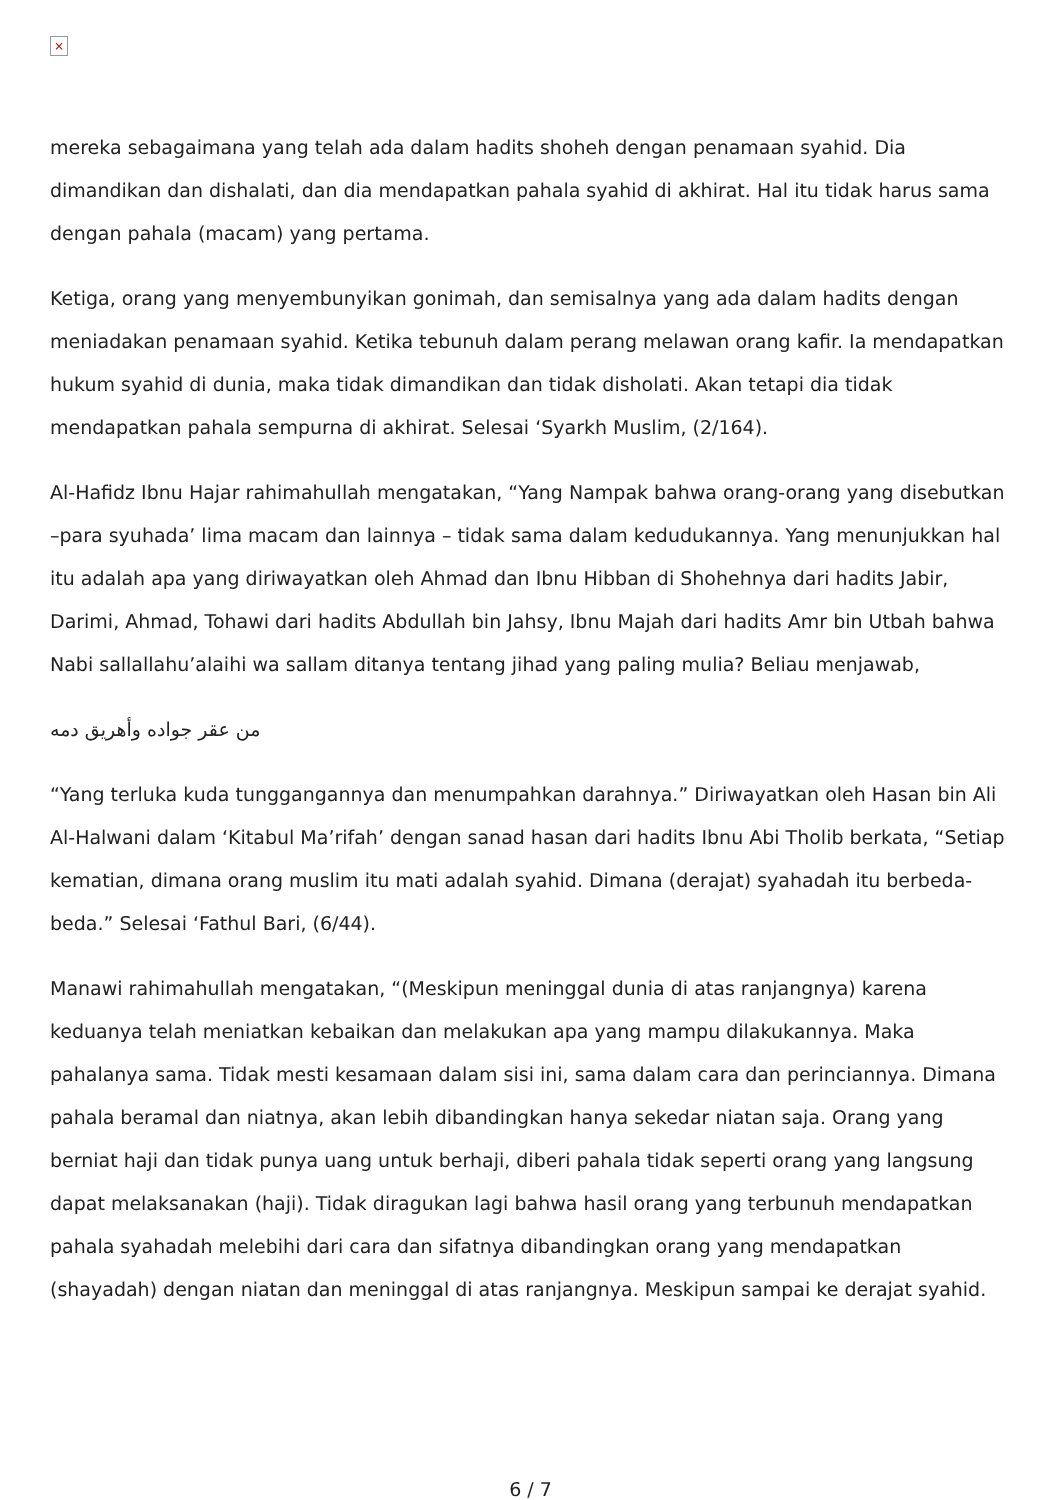×
mereka sebagaimana yang telah ada dalam hadits shoheh dengan penamaan syahid. Dia dimandikan dan dishalati, dan dia mendapatkan pahala syahid di akhirat. Hal itu tidak harus sama dengan pahala (macam) yang pertama.
Ketiga, orang yang menyembunyikan gonimah, dan semisalnya yang ada dalam hadits dengan meniadakan penamaan syahid. Ketika tebunuh dalam perang melawan orang kafir. Ia mendapatkan hukum syahid di dunia, maka tidak dimandikan dan tidak disholati. Akan tetapi dia tidak mendapatkan pahala sempurna di akhirat. Selesai ‘Syarkh Muslim, (2/164).
Al-Hafidz Ibnu Hajar rahimahullah mengatakan, “Yang Nampak bahwa orang-orang yang disebutkan –para syuhada’ lima macam dan lainnya – tidak sama dalam kedudukannya. Yang menunjukkan hal itu adalah apa yang diriwayatkan oleh Ahmad dan Ibnu Hibban di Shohehnya dari hadits Jabir, Darimi, Ahmad, Tohawi dari hadits Abdullah bin Jahsy, Ibnu Majah dari hadits Amr bin Utbah bahwa Nabi sallallahu’alaihi wa sallam ditanya tentang jihad yang paling mulia? Beliau menjawab,
من عقر جواده وأهريق دمه
“Yang terluka kuda tunggangannya dan menumpahkan darahnya.” Diriwayatkan oleh Hasan bin Ali Al-Halwani dalam ‘Kitabul Ma’rifah’ dengan sanad hasan dari hadits Ibnu Abi Tholib berkata, “Setiap kematian, dimana orang muslim itu mati adalah syahid. Dimana (derajat) syahadah itu berbeda-beda.” Selesai ‘Fathul Bari, (6/44).
Manawi rahimahullah mengatakan, “(Meskipun meninggal dunia di atas ranjangnya) karena keduanya telah meniatkan kebaikan dan melakukan apa yang mampu dilakukannya. Maka pahalanya sama. Tidak mesti kesamaan dalam sisi ini, sama dalam cara dan perinciannya. Dimana pahala beramal dan niatnya, akan lebih dibandingkan hanya sekedar niatan saja. Orang yang berniat haji dan tidak punya uang untuk berhaji, diberi pahala tidak seperti orang yang langsung dapat melaksanakan (haji). Tidak diragukan lagi bahwa hasil orang yang terbunuh mendapatkan pahala syahadah melebihi dari cara dan sifatnya dibandingkan orang yang mendapatkan (shayadah) dengan niatan dan meninggal di atas ranjangnya. Meskipun sampai ke derajat syahid.
6 / 7